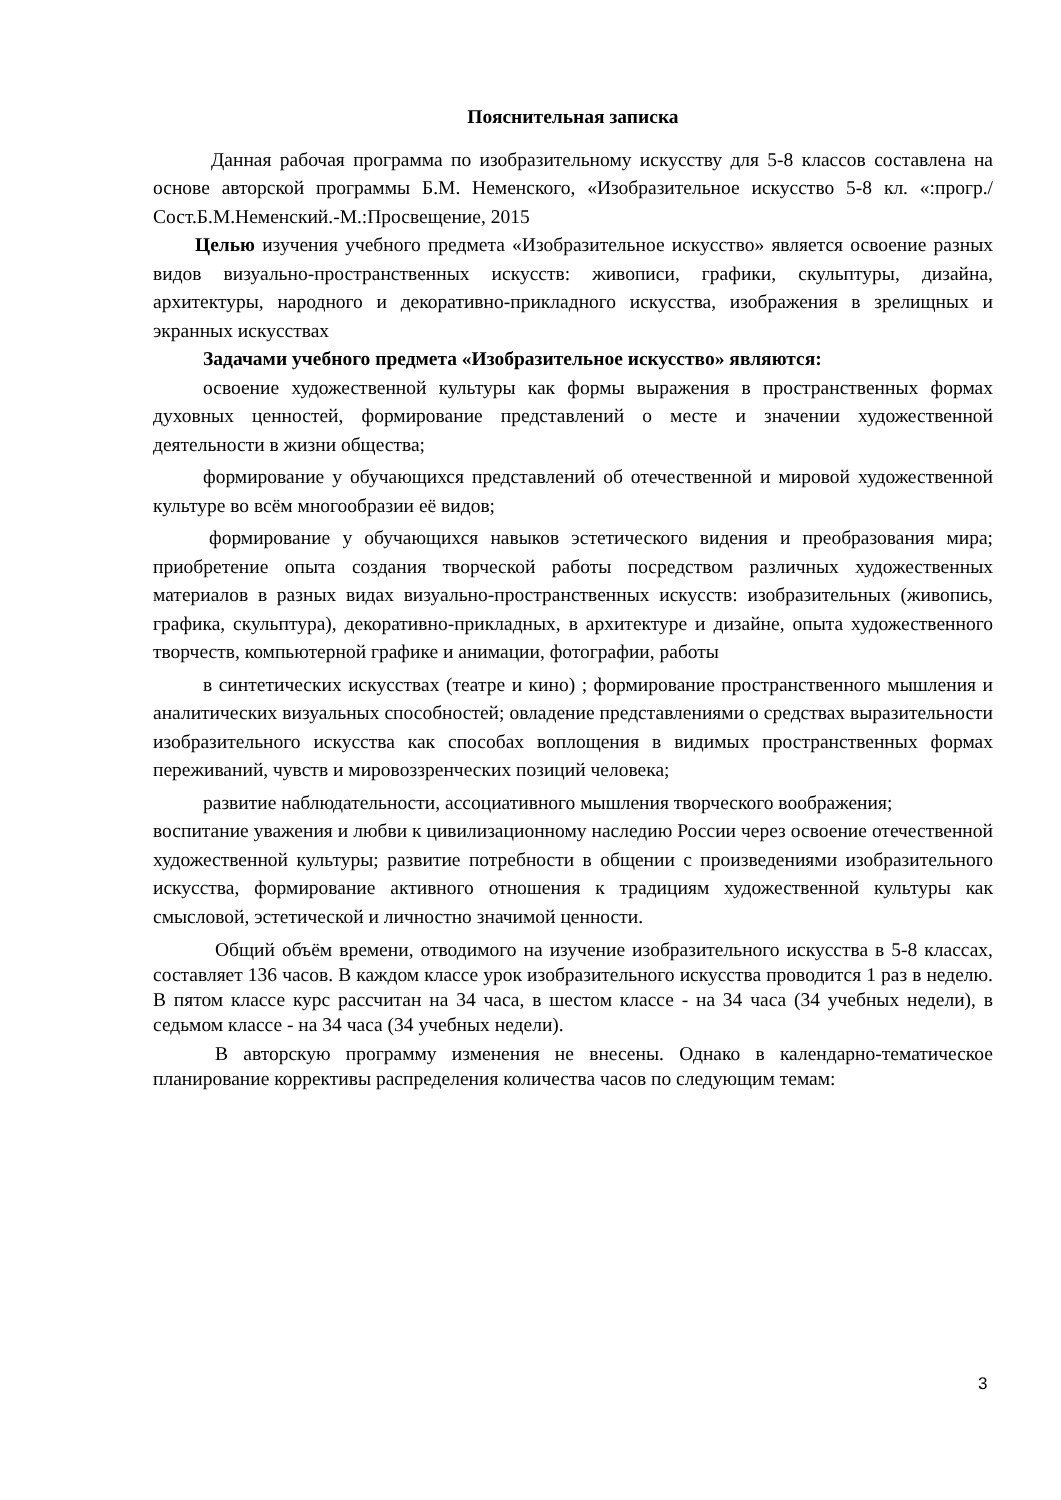Пояснительная записка
Данная рабочая программа по изобразительному искусству для 5-8 классов составлена на основе авторской программы Б.М. Неменского, «Изобразительное искусство 5-8 кл. «:прогр./Сост.Б.М.Неменский.-М.:Просвещение, 2015
Целью изучения учебного предмета «Изобразительное искусство» является освоение разных видов визуально-пространственных искусств: живописи, графики, скульптуры, дизайна, архитектуры, народного и декоративно-прикладного искусства, изображения в зрелищных и экранных искусствах
Задачами учебного предмета «Изобразительное искусство» являются:
освоение художественной культуры как формы выражения в пространственных формах духовных ценностей, формирование представлений о месте и значении художественной деятельности в жизни общества;
формирование у обучающихся представлений об отечественной и мировой художественной культуре во всём многообразии её видов;
формирование у обучающихся навыков эстетического видения и преобразования мира; приобретение опыта создания творческой работы посредством различных художественных материалов в разных видах визуально-пространственных искусств: изобразительных (живопись, графика, скульптура), декоративно-прикладных, в архитектуре и дизайне, опыта художественного творчеств, компьютерной графике и анимации, фотографии, работы
в синтетических искусствах (театре и кино) ; формирование пространственного мышления и аналитических визуальных способностей; овладение представлениями о средствах выразительности изобразительного искусства как способах воплощения в видимых пространственных формах переживаний, чувств и мировоззренческих позиций человека;
развитие наблюдательности, ассоциативного мышления творческого воображения;
воспитание уважения и любви к цивилизационному наследию России через освоение отечественной художественной культуры; развитие потребности в общении с произведениями изобразительного искусства, формирование активного отношения к традициям художественной культуры как смысловой, эстетической и личностно значимой ценности.
Общий объём времени, отводимого на изучение изобразительного искусства в 5-8 классах, составляет 136 часов. В каждом классе урок изобразительного искусства проводится 1 раз в неделю. В пятом классе курс рассчитан на 34 часа, в шестом классе - на 34 часа (34 учебных недели), в седьмом классе - на 34 часа (34 учебных недели).
В авторскую программу изменения не внесены. Однако в календарно-тематическое планирование коррективы распределения количества часов по следующим темам:
3